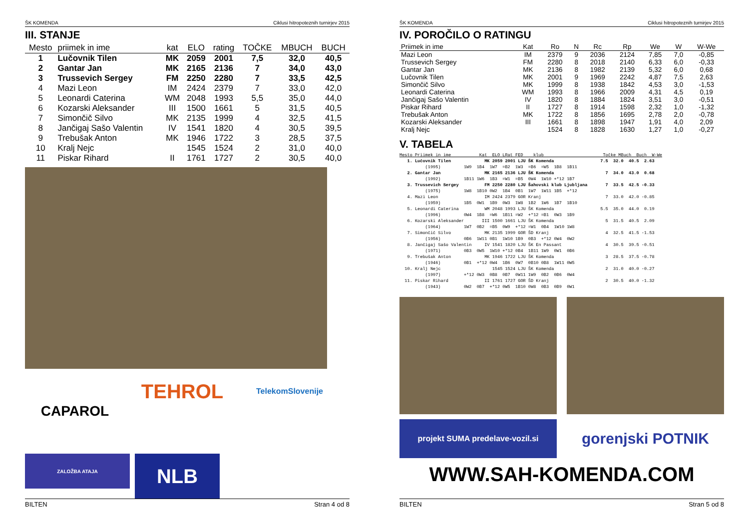ŠK KOMENDA Ciklusi hitropoteznih turnirjev 2015
III. STANJE
| Mesto | priimek in ime | kat | ELO | rating | TOČKE | MBUCH | BUCH |
| --- | --- | --- | --- | --- | --- | --- | --- |
| 1 | Lučovnik Tilen | MK | 2059 | 2001 | 7,5 | 32,0 | 40,5 |
| 2 | Gantar Jan | MK | 2165 | 2136 | 7 | 34,0 | 43,0 |
| 3 | Trussevich Sergey | FM | 2250 | 2280 | 7 | 33,5 | 42,5 |
| 4 | Mazi Leon | IM | 2424 | 2379 | 7 | 33,0 | 42,0 |
| 5 | Leonardi Caterina | WM | 2048 | 1993 | 5,5 | 35,0 | 44,0 |
| 6 | Kozarski Aleksander | III | 1500 | 1661 | 5 | 31,5 | 40,5 |
| 7 | Simončič Silvo | MK | 2135 | 1999 | 4 | 32,5 | 41,5 |
| 8 | Jančigaj Sašo Valentin | IV | 1541 | 1820 | 4 | 30,5 | 39,5 |
| 9 | Trebušak Anton | MK | 1946 | 1722 | 3 | 28,5 | 37,5 |
| 10 | Kralj Nejc | | 1545 | 1524 | 2 | 31,0 | 40,0 |
| 11 | Piskar Rihard | II | 1761 | 1727 | 2 | 30,5 | 40,0 |
CAPAROL
TEHROL
TelekomSlovenije
ZALOŽBA ATAJA
NLB
BILTEN Stran 4 od 8
ŠK KOMENDA Ciklusi hitropoteznih turnirjev 2015
IV. POROČILO O RATINGU
| Priimek in ime | Kat | Ro | N | Rc | Rp | We | W | W-We |
| --- | --- | --- | --- | --- | --- | --- | --- | --- |
| Mazi Leon | IM | 2379 | 9 | 2036 | 2124 | 7,85 | 7,0 | -0,85 |
| Trussevich Sergey | FM | 2280 | 8 | 2018 | 2140 | 6,33 | 6,0 | -0,33 |
| Gantar Jan | MK | 2136 | 8 | 1982 | 2139 | 5,32 | 6,0 | 0,68 |
| Lučovnik Tilen | MK | 2001 | 9 | 1969 | 2242 | 4,87 | 7,5 | 2,63 |
| Simončič Silvo | MK | 1999 | 8 | 1938 | 1842 | 4,53 | 3,0 | -1,53 |
| Leonardi Caterina | WM | 1993 | 8 | 1966 | 2009 | 4,31 | 4,5 | 0,19 |
| Jančigaj Sašo Valentin | IV | 1820 | 8 | 1884 | 1824 | 3,51 | 3,0 | -0,51 |
| Piskar Rihard | II | 1727 | 8 | 1914 | 1598 | 2,32 | 1,0 | -1,32 |
| Trebušak Anton | MK | 1722 | 8 | 1856 | 1695 | 2,78 | 2,0 | -0,78 |
| Kozarski Aleksander | III | 1661 | 8 | 1898 | 1947 | 1,91 | 4,0 | 2,09 |
| Kralj Nejc | | 1524 | 8 | 1828 | 1630 | 1,27 | 1,0 | -0,27 |
V. TABELA
Mesto Priimek in ime           Kat  ELO LRat FED    klub                       Točke MBuch  Buch  W-We
   1. Lučovnik Tilen             MK 2059 2001 LJU ŠK Komenda                  7.5  32.0  40.5  2.63
          (1995)         1W9  1B4  1W7  =B2  1W3  =B6  =W5  1B8  1B11
   2. Gantar Jan                 MK 2165 2136 LJU ŠK Komenda                    7  34.0  43.0  0.68
          (1992)         1B11 1W6  1B3  =W1  =B5  0W4  1W10 +*12 1B7
   3. Trussevich Sergey          FM 2250 2280 LJU Šahovski klub Ljubljana       7  33.5  42.5 -0.33
          (1975)         1W8  1B10 0W2  1B4  0B1  1W7  1W11 1B5  +*12
   4. Mazi Leon                  IM 2424 2379 GOR Kranj                         7  33.0  42.0 -0.85
          (1959)         1B5  0W1  1B9  0W3  1W8  1B2  1W6  1B7  1B10
   5. Leonardi Caterina          WM 2048 1993 LJU ŠK Komenda                  5.5  35.0  44.0  0.19
          (1996)         0W4  1B8  =W6  1B11 =W2  +*12 =B1  0W3  1B9
   6. Kozarski Aleksander       III 1500 1661 LJU ŠK Komenda                    5  31.5  40.5  2.09
          (1964)         1W7  0B2  =B5  0W9  +*12 =W1  0B4  1W10 1W8
   7. Simončič Silvo             MK 2135 1999 GOR ŠD Kranj                      4  32.5  41.5 -1.53
          (1956)         0B6  1W11 0B1  1W10 1B9  0B3  +*12 0W4  0W2
   8. Jančigaj Sašo Valentin     IV 1541 1820 LJU ŠK En Passant                 4  30.5  39.5 -0.51
          (1971)         0B3  0W5  1W10 +*12 0B4  1B11 1W9  0W1  0B6
   9. Trebušak Anton             MK 1946 1722 LJU ŠK Komenda                    3  28.5  37.5 -0.78
          (1946)         0B1  +*12 0W4  1B6  0W7  0B10 0B8  1W11 0W5
  10. Kralj Nejc                    1545 1524 LJU ŠK Komenda                    2  31.0  40.0 -0.27
          (1997)         +*12 0W3  0B8  0B7  0W11 1W9  0B2  0B6  0W4
  11. Piskar Rihard              II 1761 1727 GOR ŠD Kranj                      2  30.5  40.0 -1.32
          (1943)         0W2  0B7  +*12 0W5  1B10 0W8  0B3  0B9  0W1
projekt SUMA predelave-vozil.si
gorenjski POTNIK
WWW.SAH-KOMENDA.COM
BILTEN Stran 5 od 8